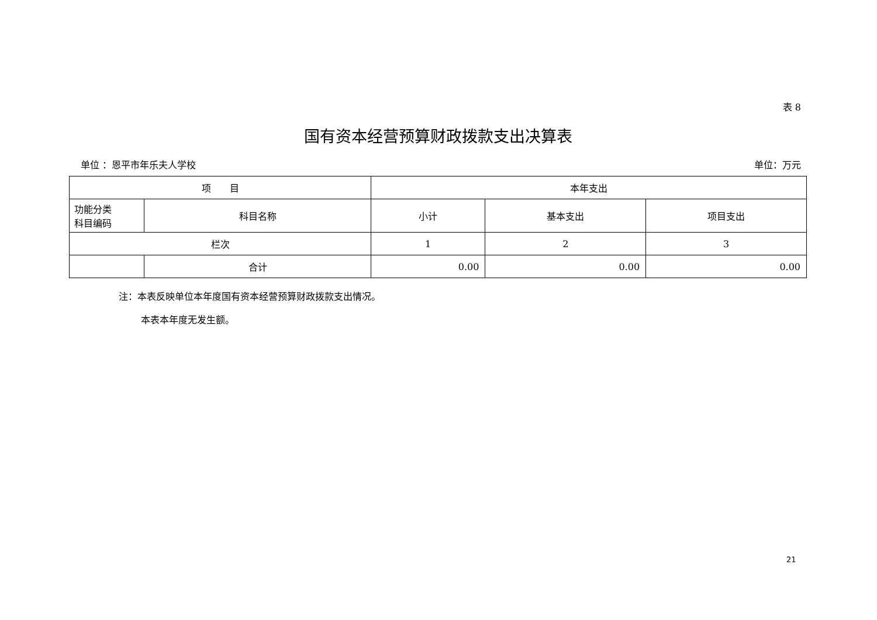表 8
国有资本经营预算财政拨款支出决算表
单位 ：恩平市年乐夫人学校 单位：万元
| 项 目 | | 本年支出 | | |
| --- | --- | --- | --- | --- |
| 功能分类 科目编码 | 科目名称 | 小计 | 基本支出 | 项目支出 |
| 栏次 | | 1 | 2 | 3 |
| | 合计 | 0.00 | 0.00 | 0.00 |
注：本表反映单位本年度国有资本经营预算财政拨款支出情况。
本表本年度无发生额。
21